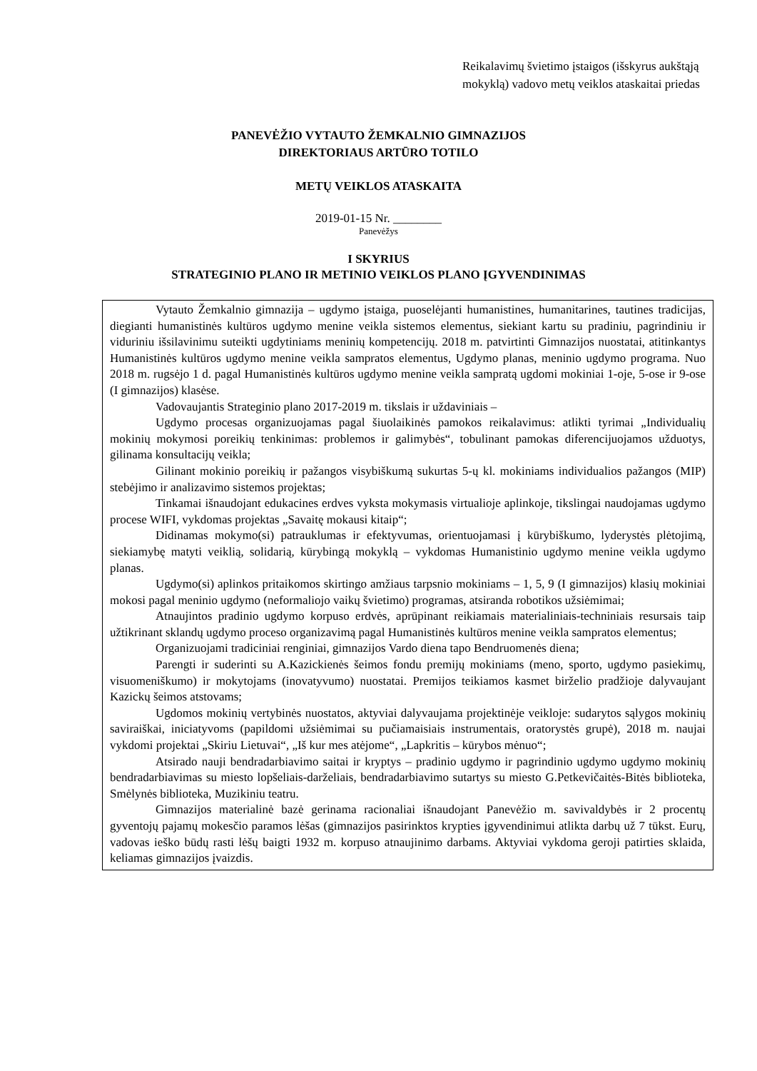Reikalavimų švietimo įstaigos (išskyrus aukštąją mokyklą) vadovo metų veiklos ataskaitai priedas
PANEVĖŽIO VYTAUTO ŽEMKALNIO GIMNAZIJOS
DIREKTORIAUS ARTŪRO TOTILO
METŲ VEIKLOS ATASKAITA
2019-01-15 Nr. ________
Panevėžys
I SKYRIUS
STRATEGINIO PLANO IR METINIO VEIKLOS PLANO ĮGYVENDINIMAS
Vytauto Žemkalnio gimnazija – ugdymo įstaiga, puoselėjanti humanistines, humanitarines, tautines tradicijas, diegianti humanistinės kultūros ugdymo menine veikla sistemos elementus, siekiant kartu su pradiniu, pagrindiniu ir viduriniu išsilavinimu suteikti ugdytiniams meninių kompetencijų. 2018 m. patvirtinti Gimnazijos nuostatai, atitinkantys Humanistinės kultūros ugdymo menine veikla sampratos elementus, Ugdymo planas, meninio ugdymo programa. Nuo 2018 m. rugsėjo 1 d. pagal Humanistinės kultūros ugdymo menine veikla sampratą ugdomi mokiniai 1-oje, 5-ose ir 9-ose (I gimnazijos) klasėse.
Vadovaujantis Strateginio plano 2017-2019 m. tikslais ir uždaviniais –
Ugdymo procesas organizuojamas pagal šiuolaikinės pamokos reikalavimus: atlikti tyrimai „Individualių mokinių mokymosi poreikių tenkinimas: problemos ir galimybės“, tobulinant pamokas diferencijuojamos užduotys, gilinama konsultacijų veikla;
Gilinant mokinio poreikių ir pažangos visybiškumą sukurtas 5-ų kl. mokiniams individualios pažangos (MIP) stebėjimo ir analizavimo sistemos projektas;
Tinkamai išnaudojant edukacines erdves vyksta mokymasis virtualioje aplinkoje, tikslingai naudojamas ugdymo procese WIFI, vykdomas projektas „Savaitę mokausi kitaip“;
Didinamas mokymo(si) patrauklumas ir efektyvumas, orientuojamasi į kūrybiškumo, lyderystės plėtojimą, siekiamybę matyti veiklią, solidarią, kūrybingą mokyklą – vykdomas Humanistinio ugdymo menine veikla ugdymo planas.
Ugdymo(si) aplinkos pritaikomos skirtingo amžiaus tarpsnio mokiniams – 1, 5, 9 (I gimnazijos) klasių mokiniai mokosi pagal meninio ugdymo (neformaliojo vaikų švietimo) programas, atsiranda robotikos užsiėmimai;
Atnaujintos pradinio ugdymo korpuso erdvės, aprūpinant reikiamais materialiniais-techniniais resursais taip užtikrinant sklandų ugdymo proceso organizavimą pagal Humanistinės kultūros menine veikla sampratos elementus;
Organizuojami tradiciniai renginiai, gimnazijos Vardo diena tapo Bendruomenės diena;
Parengti ir suderinti su A.Kazickienės šeimos fondu premijų mokiniams (meno, sporto, ugdymo pasiekimų, visuomeniškumo) ir mokytojams (inovatyvumo) nuostatai. Premijos teikiamos kasmet birželio pradžioje dalyvaujant Kazickų šeimos atstovams;
Ugdomos mokinių vertybinės nuostatos, aktyviai dalyvaujama projektinėje veikloje: sudarytos sąlygos mokinių saviraiškai, iniciatyvoms (papildomi užsiėmimai su pučiamaisiais instrumentais, oratorystės grupė), 2018 m. naujai vykdomi projektai „Skiriu Lietuvai“, „Iš kur mes atėjome“, „Lapkritis – kūrybos mėnuo“;
Atsirado nauji bendradarbiavimo saitai ir kryptys – pradinio ugdymo ir pagrindinio ugdymo ugdymo mokinių bendradarbiavimas su miesto lopšeliais-darželiais, bendradarbiavimo sutartys su miesto G.Petkevičaitės-Bitės biblioteka, Smėlynės biblioteka, Muzikiniu teatru.
Gimnazijos materialinė bazė gerinama racionaliai išnaudojant Panevėžio m. savivaldybės ir 2 procentų gyventojų pajamų mokesčio paramos lėšas (gimnazijos pasirinktos krypties įgyvendinimui atlikta darbų už 7 tūkst. Eurų, vadovas ieško būdų rasti lėšų baigti 1932 m. korpuso atnaujinimo darbams. Aktyviai vykdoma geroji patirties sklaida, keliamas gimnazijos įvaizdis.